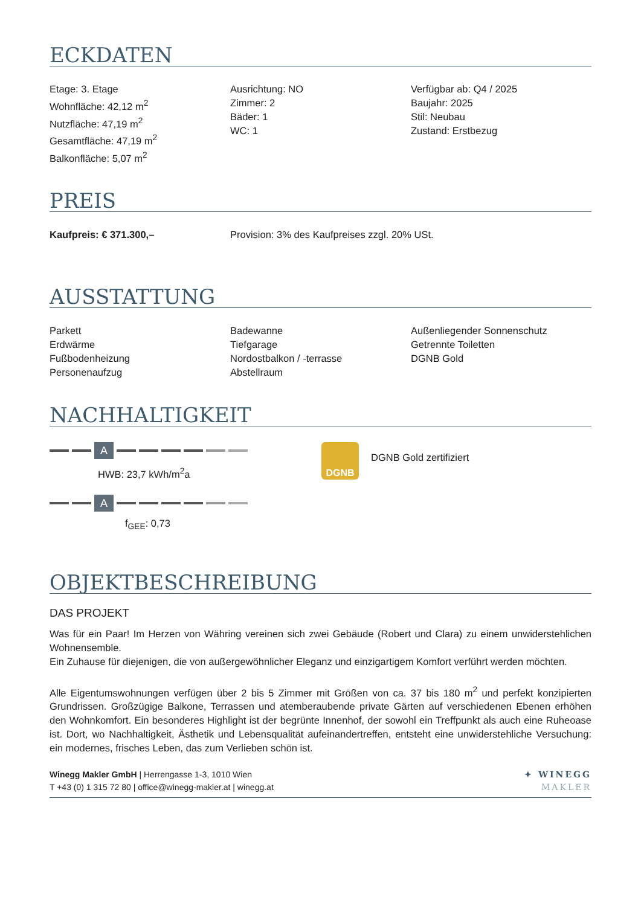ECKDATEN
Etage: 3. Etage
Wohnfläche: 42,12 m<sup>2</sup>
Nutzfläche: 47,19 m<sup>2</sup>
Gesamtfläche: 47,19 m<sup>2</sup>
Balkonfläche: 5,07 m<sup>2</sup>
Ausrichtung: NO
Zimmer: 2
Bäder: 1
WC: 1
Verfügbar ab: Q4 / 2025
Baujahr: 2025
Stil: Neubau
Zustand: Erstbezug
PREIS
Kaufpreis: € 371.300,– Provision: 3% des Kaufpreises zzgl. 20% USt.
AUSSTATTUNG
Parkett
Erdwärme
Fußbodenheizung
Personenaufzug
Badewanne
Tiefgarage
Nordostbalkon / -terrasse
Abstellraum
Außenliegender Sonnenschutz
Getrennte Toiletten
DGNB Gold
NACHHALTIGKEIT
A
HWB: 23,7 kWh/m<sup>2</sup>a
A
f<sub>GEE</sub>: 0,73
DGNB
DGNB Gold zertifiziert
OBJEKTBESCHREIBUNG
DAS PROJEKT
Was für ein Paar! Im Herzen von Währing vereinen sich zwei Gebäude (Robert und Clara) zu einem unwiderstehlichen Wohnensemble.
Ein Zuhause für diejenigen, die von außergewöhnlicher Eleganz und einzigartigem Komfort verführt werden möchten.
Alle Eigentumswohnungen verfügen über 2 bis 5 Zimmer mit Größen von ca. 37 bis 180 m<sup>2</sup> und perfekt konzipierten Grundrissen. Großzügige Balkone, Terrassen und atemberaubende private Gärten auf verschiedenen Ebenen erhöhen den Wohnkomfort. Ein besonderes Highlight ist der begrünte Innenhof, der sowohl ein Treffpunkt als auch eine Ruheoase ist. Dort, wo Nachhaltigkeit, Ästhetik und Lebensqualität aufeinandertreffen, entsteht eine unwiderstehliche Versuchung: ein modernes, frisches Leben, das zum Verlieben schön ist.
Winegg Makler GmbH | Herrengasse 1-3, 1010 Wien
T +43 (0) 1 315 72 80 | office@winegg-makler.at | winegg.at
✦ WINEGG
MAKLER